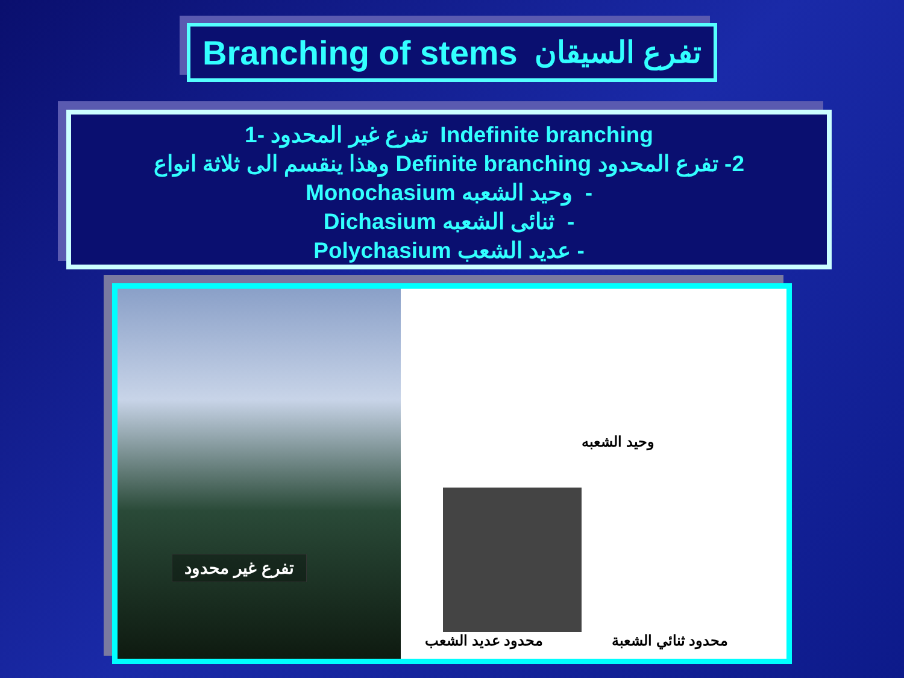Branching of stems تفرع السيقان
1- تفرع غير المحدود Indefinite branching
2- تفرع المحدود Definite branching وهذا ينقسم الى ثلاثة انواع
- وحيد الشعبه Monochasium
- ثنائى الشعبه Dichasium
- عديد الشعب Polychasium
تفرع غير محدود
وحيد الشعبه
محدود عديد الشعب محدود ثنائي الشعبة